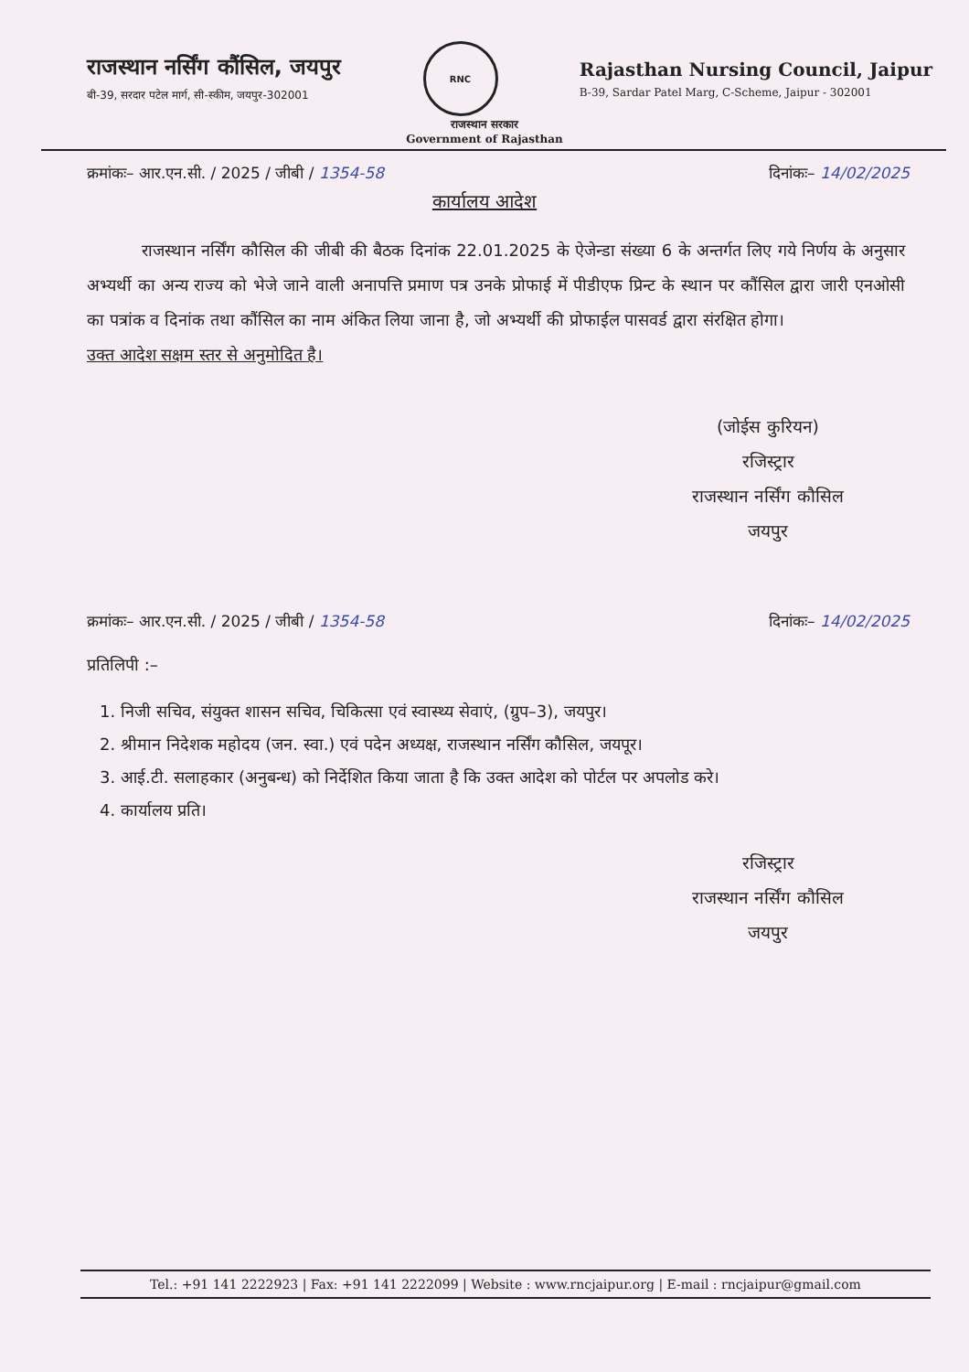राजस्थान नर्सिंग कौंसिल, जयपुर
बी-39, सरदार पटेल मार्ग, सी-स्कीम, जयपुर-302001
RNC
Rajasthan Nursing Council, Jaipur
B-39, Sardar Patel Marg, C-Scheme, Jaipur - 302001
राजस्थान सरकार
Government of Rajasthan
क्रमांकः– आर.एन.सी. / 2025 / जीबी / 1354-58 दिनांकः– 14/02/2025
कार्यालय आदेश
राजस्थान नर्सिंग कौसिल की जीबी की बैठक दिनांक 22.01.2025 के ऐजेन्डा संख्या 6 के अन्तर्गत लिए गये निर्णय के अनुसार अभ्यर्थी का अन्य राज्य को भेजे जाने वाली अनापत्ति प्रमाण पत्र उनके प्रोफाई में पीडीएफ प्रिन्ट के स्थान पर कौंसिल द्वारा जारी एनओसी का पत्रांक व दिनांक तथा कौंसिल का नाम अंकित लिया जाना है, जो अभ्यर्थी की प्रोफाईल पासवर्ड द्वारा संरक्षित होगा।
उक्त आदेश सक्षम स्तर से अनुमोदित है।
(जोईस कुरियन)
रजिस्ट्रार
राजस्थान नर्सिंग कौसिल
जयपुर
क्रमांकः– आर.एन.सी. / 2025 / जीबी / 1354-58 दिनांकः– 14/02/2025
प्रतिलिपी :–
1. निजी सचिव, संयुक्त शासन सचिव, चिकित्सा एवं स्वास्थ्य सेवाएं, (ग्रुप–3), जयपुर।
2. श्रीमान निदेशक महोदय (जन. स्वा.) एवं पदेन अध्यक्ष, राजस्थान नर्सिंग कौसिल, जयपूर।
3. आई.टी. सलाहकार (अनुबन्ध) को निर्देशित किया जाता है कि उक्त आदेश को पोर्टल पर अपलोड करे।
4. कार्यालय प्रति।
रजिस्ट्रार
राजस्थान नर्सिंग कौसिल
जयपुर
Tel.: +91 141 2222923 | Fax: +91 141 2222099 | Website : www.rncjaipur.org | E-mail : rncjaipur@gmail.com